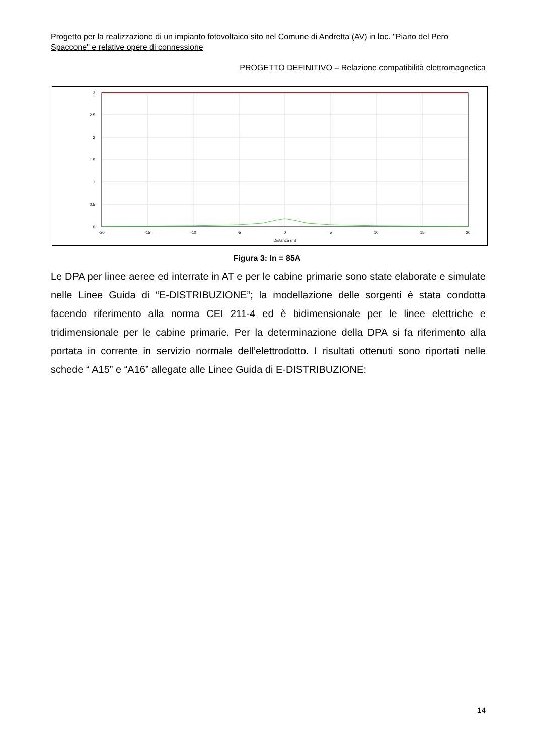Progetto per la realizzazione di un impianto fotovoltaico sito nel Comune di Andretta (AV) in loc. "Piano del Pero Spaccone" e relative opere di connessione
PROGETTO DEFINITIVO – Relazione compatibilità elettromagnetica
3
2.5
2
1.5
1
0.5
0
-20
-15
-10
-5
0
5
10
15
20
Distanza (m)
Figura 3: In = 85A
Le DPA per linee aeree ed interrate in AT e per le cabine primarie sono state elaborate e simulate nelle Linee Guida di “E-DISTRIBUZIONE”; la modellazione delle sorgenti è stata condotta facendo riferimento alla norma CEI 211-4 ed è bidimensionale per le linee elettriche e tridimensionale per le cabine primarie. Per la determinazione della DPA si fa riferimento alla portata in corrente in servizio normale dell’elettrodotto. I risultati ottenuti sono riportati nelle schede “ A15” e “A16” allegate alle Linee Guida di E-DISTRIBUZIONE:
14